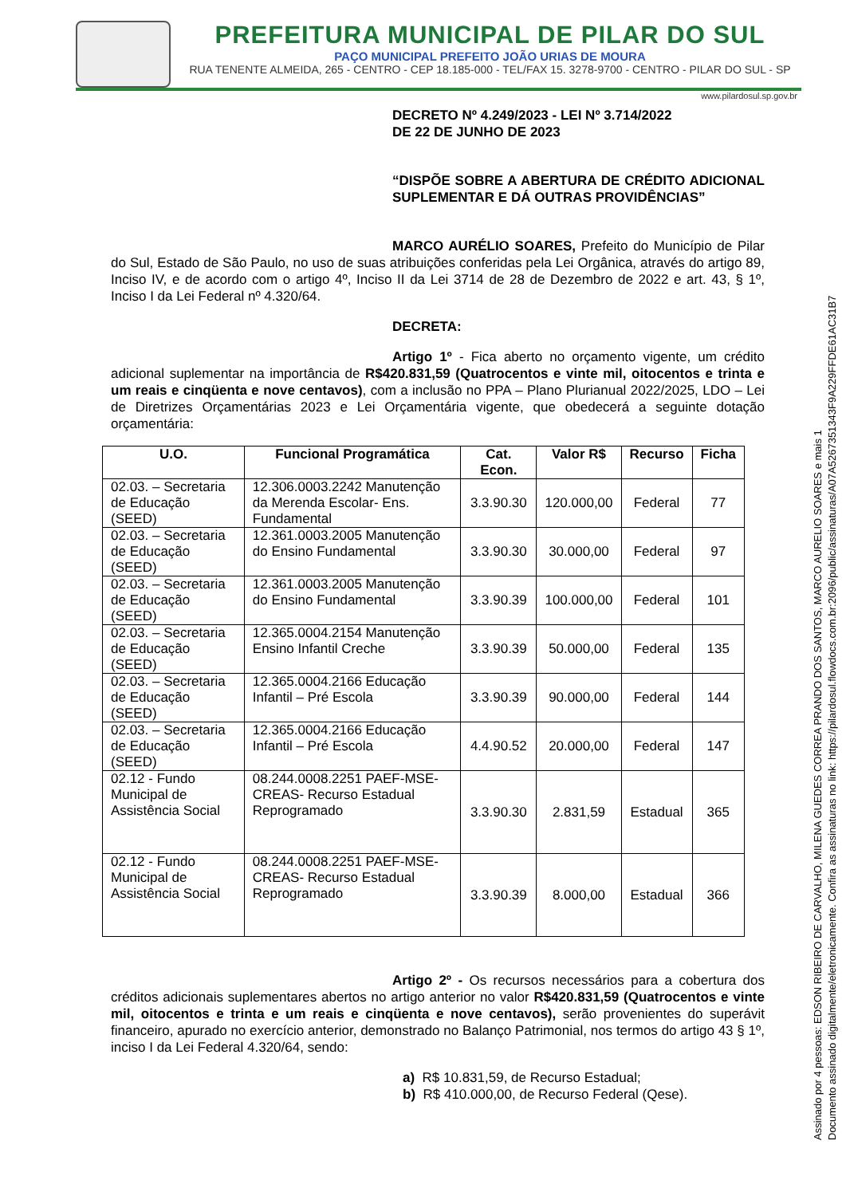PREFEITURA MUNICIPAL DE PILAR DO SUL
PAÇO MUNICIPAL PREFEITO JOÃO URIAS DE MOURA
RUA TENENTE ALMEIDA, 265 - CENTRO - CEP 18.185-000 - TEL/FAX 15. 3278-9700 - CENTRO - PILAR DO SUL - SP
www.pilardosul.sp.gov.br
DECRETO Nº 4.249/2023 - LEI Nº 3.714/2022
DE 22 DE JUNHO DE 2023
“DISPÕE SOBRE A ABERTURA DE CRÉDITO ADICIONAL SUPLEMENTAR E DÁ OUTRAS PROVIDÊNCIAS”
MARCO AURÉLIO SOARES, Prefeito do Município de Pilar do Sul, Estado de São Paulo, no uso de suas atribuições conferidas pela Lei Orgânica, através do artigo 89, Inciso IV, e de acordo com o artigo 4º, Inciso II da Lei 3714 de 28 de Dezembro de 2022 e art. 43, § 1º, Inciso I da Lei Federal nº 4.320/64.
DECRETA:
Artigo 1º - Fica aberto no orçamento vigente, um crédito adicional suplementar na importância de R$420.831,59 (Quatrocentos e vinte mil, oitocentos e trinta e um reais e cinqüenta e nove centavos), com a inclusão no PPA – Plano Plurianual 2022/2025, LDO – Lei de Diretrizes Orçamentárias 2023 e Lei Orçamentária vigente, que obedecerá a seguinte dotação orçamentária:
| U.O. | Funcional Programática | Cat. Econ. | Valor R$ | Recurso | Ficha |
| --- | --- | --- | --- | --- | --- |
| 02.03. – Secretaria de Educação (SEED) | 12.306.0003.2242 Manutenção da Merenda Escolar- Ens. Fundamental | 3.3.90.30 | 120.000,00 | Federal | 77 |
| 02.03. – Secretaria de Educação (SEED) | 12.361.0003.2005 Manutenção do Ensino Fundamental | 3.3.90.30 | 30.000,00 | Federal | 97 |
| 02.03. – Secretaria de Educação (SEED) | 12.361.0003.2005 Manutenção do Ensino Fundamental | 3.3.90.39 | 100.000,00 | Federal | 101 |
| 02.03. – Secretaria de Educação (SEED) | 12.365.0004.2154 Manutenção Ensino Infantil Creche | 3.3.90.39 | 50.000,00 | Federal | 135 |
| 02.03. – Secretaria de Educação (SEED) | 12.365.0004.2166 Educação Infantil – Pré Escola | 3.3.90.39 | 90.000,00 | Federal | 144 |
| 02.03. – Secretaria de Educação (SEED) | 12.365.0004.2166 Educação Infantil – Pré Escola | 4.4.90.52 | 20.000,00 | Federal | 147 |
| 02.12 - Fundo Municipal de Assistência Social | 08.244.0008.2251 PAEF-MSE-CREAS- Recurso Estadual Reprogramado | 3.3.90.30 | 2.831,59 | Estadual | 365 |
| 02.12 - Fundo Municipal de Assistência Social | 08.244.0008.2251 PAEF-MSE-CREAS- Recurso Estadual Reprogramado | 3.3.90.39 | 8.000,00 | Estadual | 366 |
Artigo 2º - Os recursos necessários para a cobertura dos créditos adicionais suplementares abertos no artigo anterior no valor R$420.831,59 (Quatrocentos e vinte mil, oitocentos e trinta e um reais e cinqüenta e nove centavos), serão provenientes do superávit financeiro, apurado no exercício anterior, demonstrado no Balanço Patrimonial, nos termos do artigo 43 § 1º, inciso I da Lei Federal 4.320/64, sendo:
a) R$ 10.831,59, de Recurso Estadual;
b) R$ 410.000,00, de Recurso Federal (Qese).
Assinado por 4 pessoas: EDSON RIBEIRO DE CARVALHO, MILENA GUEDES CORREA PRANDO DOS SANTOS, MARCO AURELIO SOARES e mais 1
Documento assinado digitalmente/eletronicamente. Confira as assinaturas no link: https://pilardosul.flowdocs.com.br:2096/public/assinaturas/A07A5267351343F9A229FFDE61AC31B7